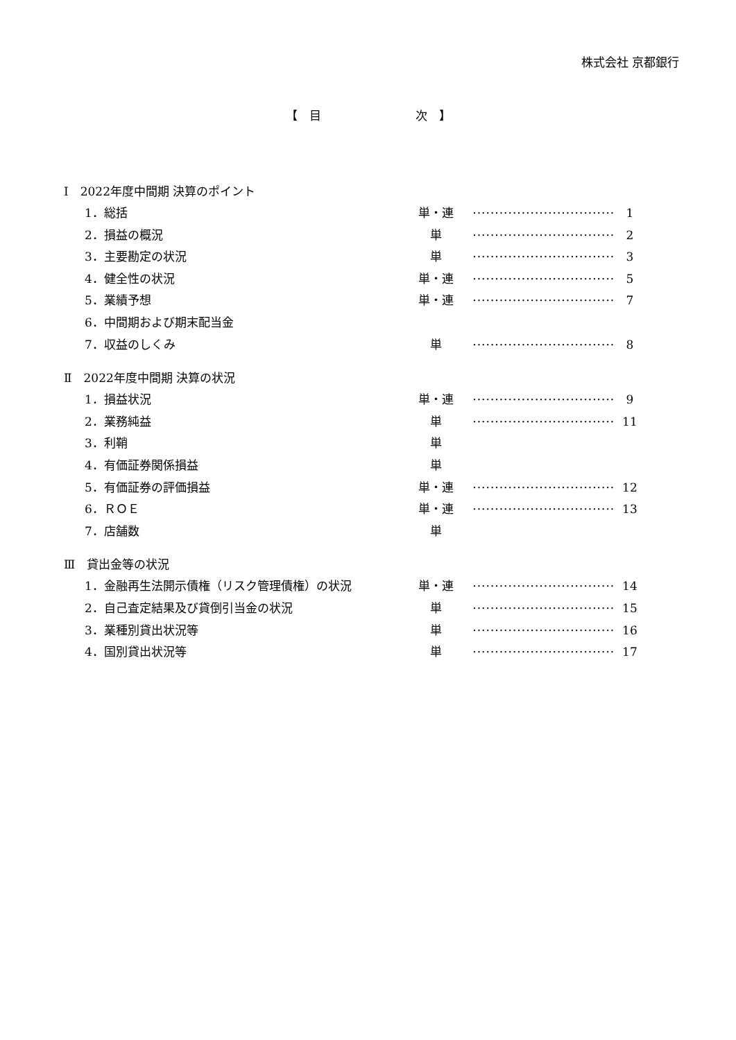株式会社 京都銀行
【　目　　　　　　　　次　】
Ⅰ　2022年度中間期 決算のポイント
1．総括 単・連 ································ 1
2．損益の概況 単 ································ 2
3．主要勘定の状況 単 ································ 3
4．健全性の状況 単・連 ································ 5
5．業績予想 単・連 ································ 7
6．中間期および期末配当金
7．収益のしくみ 単 ································ 8
Ⅱ　2022年度中間期 決算の状況
1．損益状況 単・連 ································ 9
2．業務純益 単 ································ 11
3．利鞘 単
4．有価証券関係損益 単
5．有価証券の評価損益 単・連 ································ 12
6．ＲＯＥ 単・連 ································ 13
7．店舗数 単
Ⅲ　貸出金等の状況
1．金融再生法開示債権（リスク管理債権）の状況 単・連 ································ 14
2．自己査定結果及び貸倒引当金の状況 単 ································ 15
3．業種別貸出状況等 単 ································ 16
4．国別貸出状況等 単 ································ 17